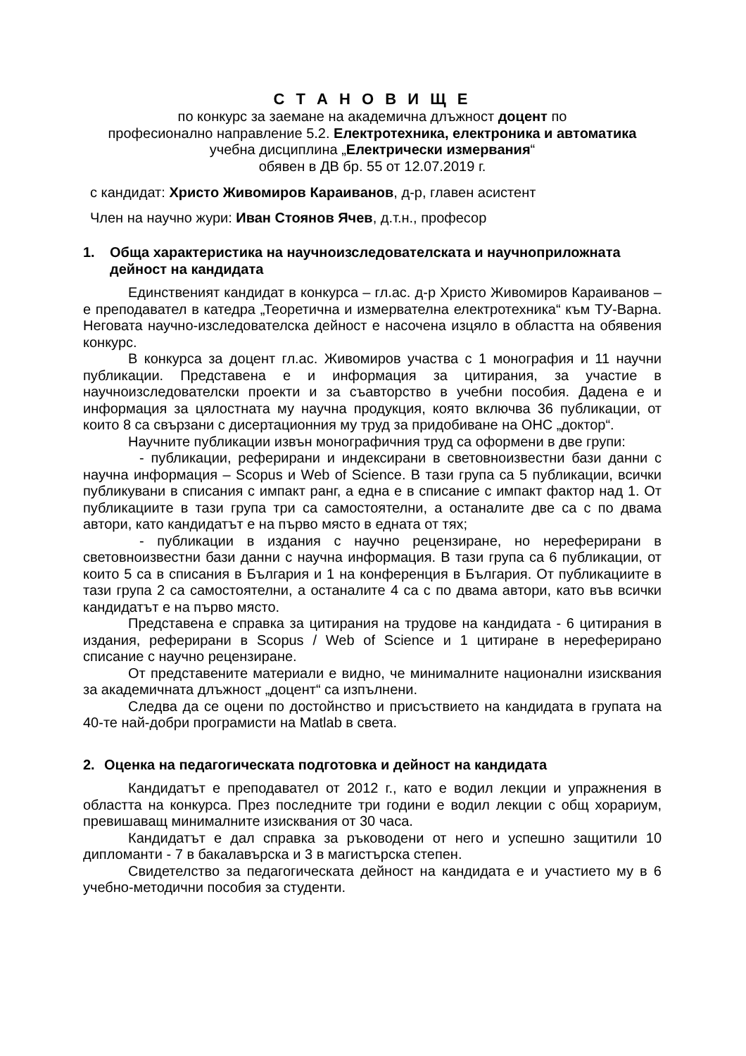С Т А Н О В И Щ Е
по конкурс за заемане на академична длъжност доцент по
професионално направление 5.2. Електротехника, електроника и автоматика
учебна дисциплина „Електрически измервания“
обявен в ДВ бр. 55 от 12.07.2019 г.
с кандидат: Христо Живомиров Караиванов, д-р, главен асистент
Член на научно жури: Иван Стоянов Ячев, д.т.н., професор
1. Обща характеристика на научноизследователската и научноприложната дейност на кандидата
Единственият кандидат в конкурса – гл.ас. д-р Христо Живомиров Караиванов – е преподавател в катедра „Теоретична и измервателна електротехника“ към ТУ-Варна. Неговата научно-изследователска дейност е насочена изцяло в областта на обявения конкурс.
В конкурса за доцент гл.ас. Живомиров участва с 1 монография и 11 научни публикации. Представена е и информация за цитирания, за участие в научноизследователски проекти и за съавторство в учебни пособия. Дадена е и информация за цялостната му научна продукция, която включва 36 публикации, от които 8 са свързани с дисертационния му труд за придобиване на ОНС „доктор“.
Научните публикации извън монографичния труд са оформени в две групи:
- публикации, реферирани и индексирани в световноизвестни бази данни с научна информация – Scopus и Web of Science. В тази група са 5 публикации, всички публикувани в списания с импакт ранг, а една е в списание с импакт фактор над 1. От публикациите в тази група три са самостоятелни, а останалите две са с по двама автори, като кандидатът е на първо място в едната от тях;
- публикации в издания с научно рецензиране, но нереферирани в световноизвестни бази данни с научна информация. В тази група са 6 публикации, от които 5 са в списания в България и 1 на конференция в България. От публикациите в тази група 2 са самостоятелни, а останалите 4 са с по двама автори, като във всички кандидатът е на първо място.
Представена е справка за цитирания на трудове на кандидата - 6 цитирания в издания, реферирани в Scopus / Web of Science и 1 цитиране в нереферирано списание с научно рецензиране.
От представените материали е видно, че минималните национални изисквания за академичната длъжност „доцент“ са изпълнени.
Следва да се оцени по достойнство и присъствието на кандидата в групата на 40-те най-добри програмисти на Matlab в света.
2. Оценка на педагогическата подготовка и дейност на кандидата
Кандидатът е преподавател от 2012 г., като е водил лекции и упражнения в областта на конкурса. През последните три години е водил лекции с общ хорариум, превишаващ минималните изисквания от 30 часа.
Кандидатът е дал справка за ръководени от него и успешно защитили 10 дипломанти - 7 в бакалавърска и 3 в магистърска степен.
Свидетелство за педагогическата дейност на кандидата е и участието му в 6 учебно-методични пособия за студенти.